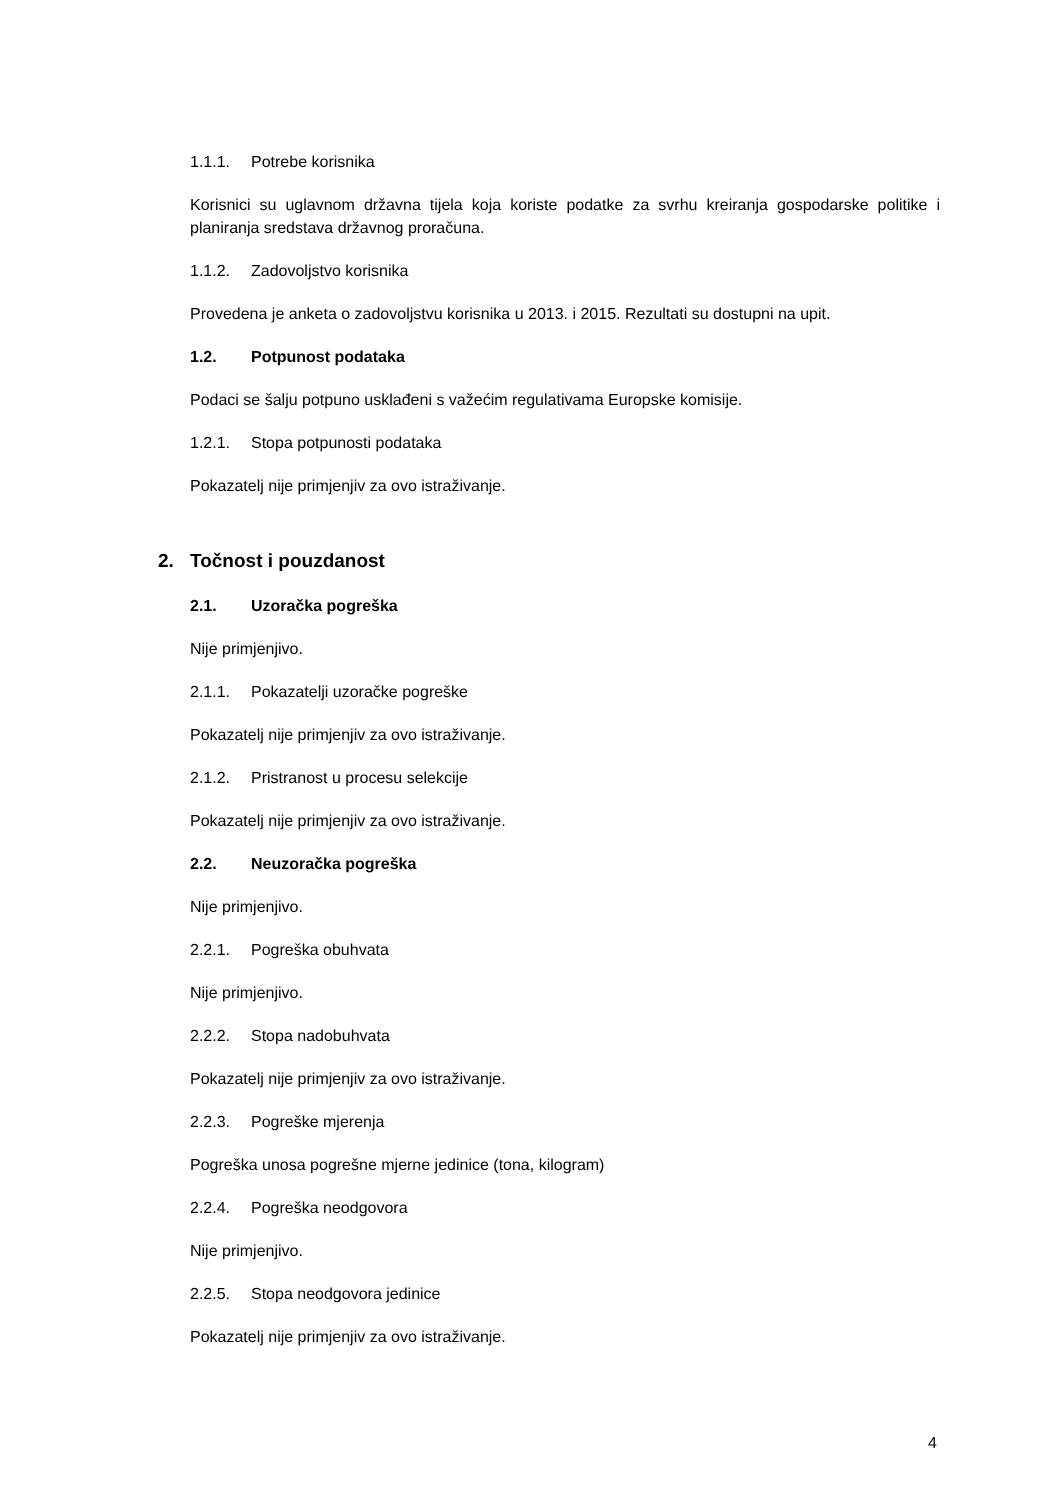1.1.1. Potrebe korisnika
Korisnici su uglavnom državna tijela koja koriste podatke za svrhu kreiranja gospodarske politike i planiranja sredstava državnog proračuna.
1.1.2. Zadovoljstvo korisnika
Provedena je anketa o zadovoljstvu korisnika u 2013. i 2015. Rezultati su dostupni na upit.
1.2. Potpunost podataka
Podaci se šalju potpuno usklađeni s važećim regulativama Europske komisije.
1.2.1. Stopa potpunosti podataka
Pokazatelj nije primjenjiv za ovo istraživanje.
2. Točnost i pouzdanost
2.1. Uzoračka pogreška
Nije primjenjivo.
2.1.1. Pokazatelji uzoračke pogreške
Pokazatelj nije primjenjiv za ovo istraživanje.
2.1.2. Pristranost u procesu selekcije
Pokazatelj nije primjenjiv za ovo istraživanje.
2.2. Neuzoračka pogreška
Nije primjenjivo.
2.2.1. Pogreška obuhvata
Nije primjenjivo.
2.2.2. Stopa nadobuhvata
Pokazatelj nije primjenjiv za ovo istraživanje.
2.2.3. Pogreške mjerenja
Pogreška unosa pogrešne mjerne jedinice (tona, kilogram)
2.2.4. Pogreška neodgovora
Nije primjenjivo.
2.2.5. Stopa neodgovora jedinice
Pokazatelj nije primjenjiv za ovo istraživanje.
4